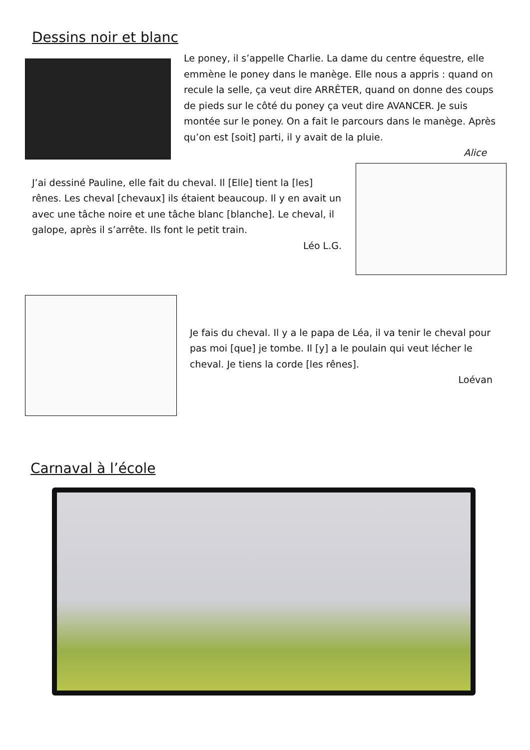Dessins noir et blanc
Le poney, il s’appelle Charlie. La dame du centre équestre, elle emmène le poney dans le manège. Elle nous a appris : quand on recule la selle, ça veut dire ARRÊTER, quand on donne des coups de pieds sur le côté du poney ça veut dire AVANCER. Je suis montée sur le poney. On a fait le parcours dans le manège. Après qu’on est [soit] parti, il y avait de la pluie.
Alice
J’ai dessiné Pauline, elle fait du cheval. Il [Elle] tient la [les] rênes. Les cheval [chevaux] ils étaient beaucoup. Il y en avait un avec une tâche noire et une tâche blanc [blanche]. Le cheval, il galope, après il s’arrête. Ils font le petit train.
Léo L.G.
Je fais du cheval. Il y a le papa de Léa, il va tenir le cheval pour pas moi [que] je tombe. Il [y] a le poulain qui veut lécher le cheval. Je tiens la corde [les rênes].
Loévan
Carnaval à l’école